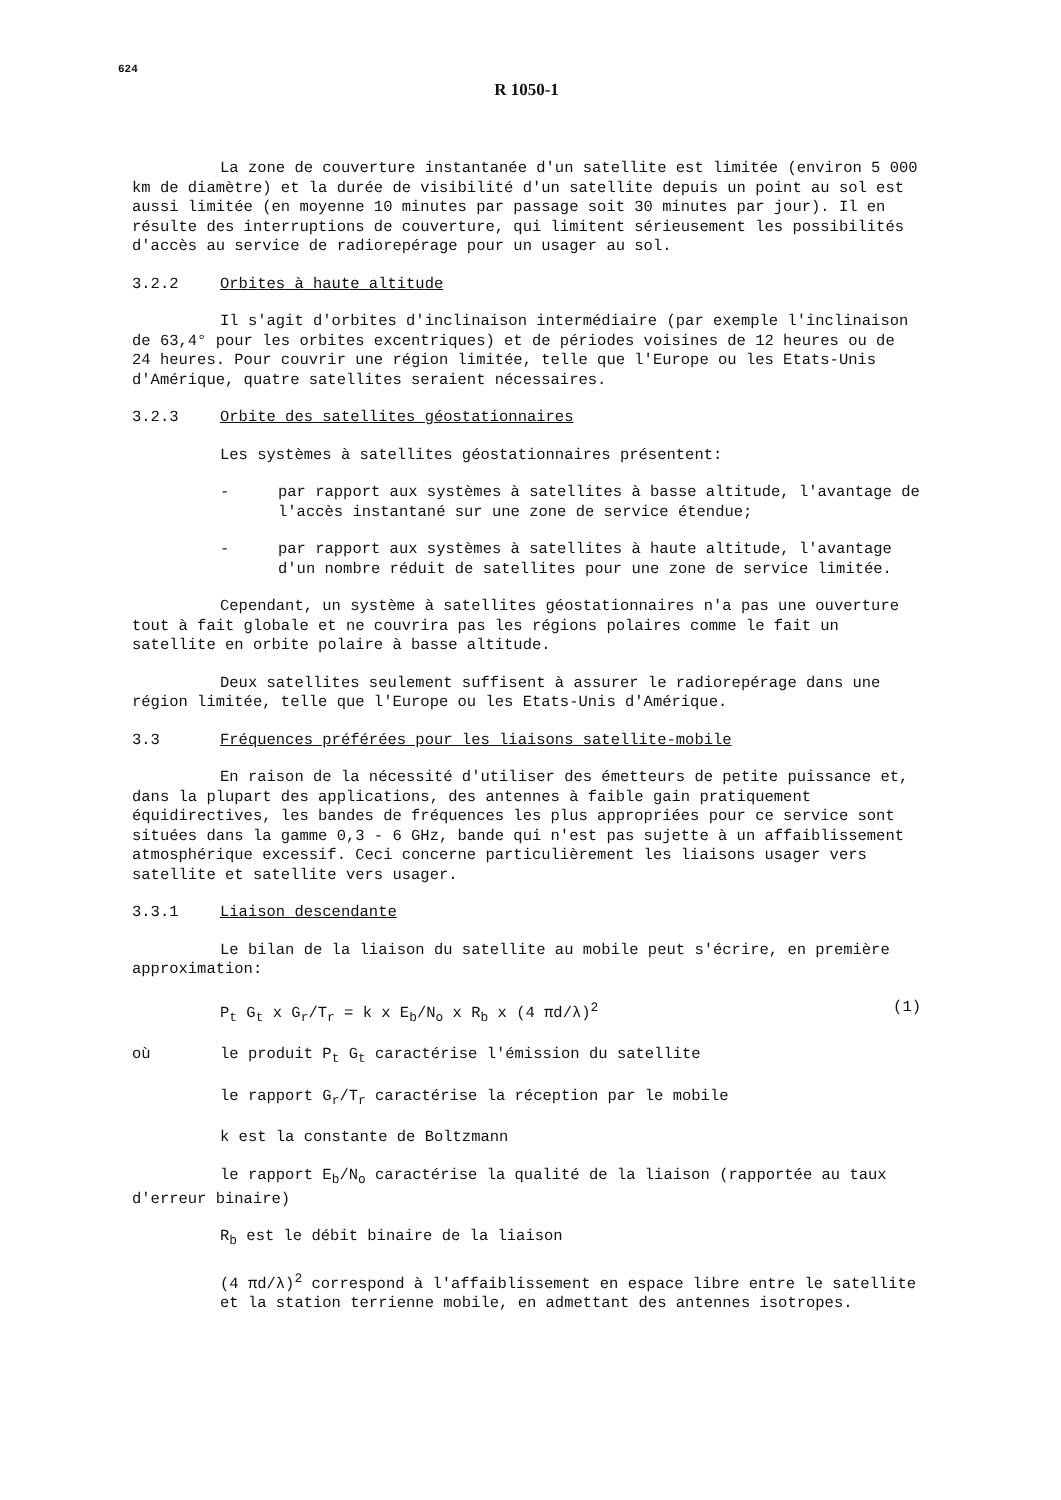624
R 1050-1
La zone de couverture instantanée d'un satellite est limitée (environ 5 000 km de diamètre) et la durée de visibilité d'un satellite depuis un point au sol est aussi limitée (en moyenne 10 minutes par passage soit 30 minutes par jour). Il en résulte des interruptions de couverture, qui limitent sérieusement les possibilités d'accès au service de radiorepérage pour un usager au sol.
3.2.2 Orbites à haute altitude
Il s'agit d'orbites d'inclinaison intermédiaire (par exemple l'inclinaison de 63,4° pour les orbites excentriques) et de périodes voisines de 12 heures ou de 24 heures. Pour couvrir une région limitée, telle que l'Europe ou les Etats-Unis d'Amérique, quatre satellites seraient nécessaires.
3.2.3 Orbite des satellites géostationnaires
Les systèmes à satellites géostationnaires présentent:
- par rapport aux systèmes à satellites à basse altitude, l'avantage de l'accès instantané sur une zone de service étendue;
- par rapport aux systèmes à satellites à haute altitude, l'avantage d'un nombre réduit de satellites pour une zone de service limitée.
Cependant, un système à satellites géostationnaires n'a pas une ouverture tout à fait globale et ne couvrira pas les régions polaires comme le fait un satellite en orbite polaire à basse altitude.
Deux satellites seulement suffisent à assurer le radiorepérage dans une région limitée, telle que l'Europe ou les Etats-Unis d'Amérique.
3.3 Fréquences préférées pour les liaisons satellite-mobile
En raison de la nécessité d'utiliser des émetteurs de petite puissance et, dans la plupart des applications, des antennes à faible gain pratiquement équidirectives, les bandes de fréquences les plus appropriées pour ce service sont situées dans la gamme 0,3 - 6 GHz, bande qui n'est pas sujette à un affaiblissement atmosphérique excessif. Ceci concerne particulièrement les liaisons usager vers satellite et satellite vers usager.
3.3.1 Liaison descendante
Le bilan de la liaison du satellite au mobile peut s'écrire, en première approximation:
P<sub>t</sub> G<sub>t</sub> x G<sub>r</sub>/T<sub>r</sub> = k x E<sub>b</sub>/N<sub>o</sub> x R<sub>b</sub> x (4 πd/λ)<sup>2</sup> (1)
où le produit P<sub>t</sub> G<sub>t</sub> caractérise l'émission du satellite
le rapport G<sub>r</sub>/T<sub>r</sub> caractérise la réception par le mobile
k est la constante de Boltzmann
le rapport E<sub>b</sub>/N<sub>o</sub> caractérise la qualité de la liaison (rapportée au taux d'erreur binaire)
R<sub>b</sub> est le débit binaire de la liaison
(4 πd/λ)<sup>2</sup> correspond à l'affaiblissement en espace libre entre le satellite et la station terrienne mobile, en admettant des antennes isotropes.